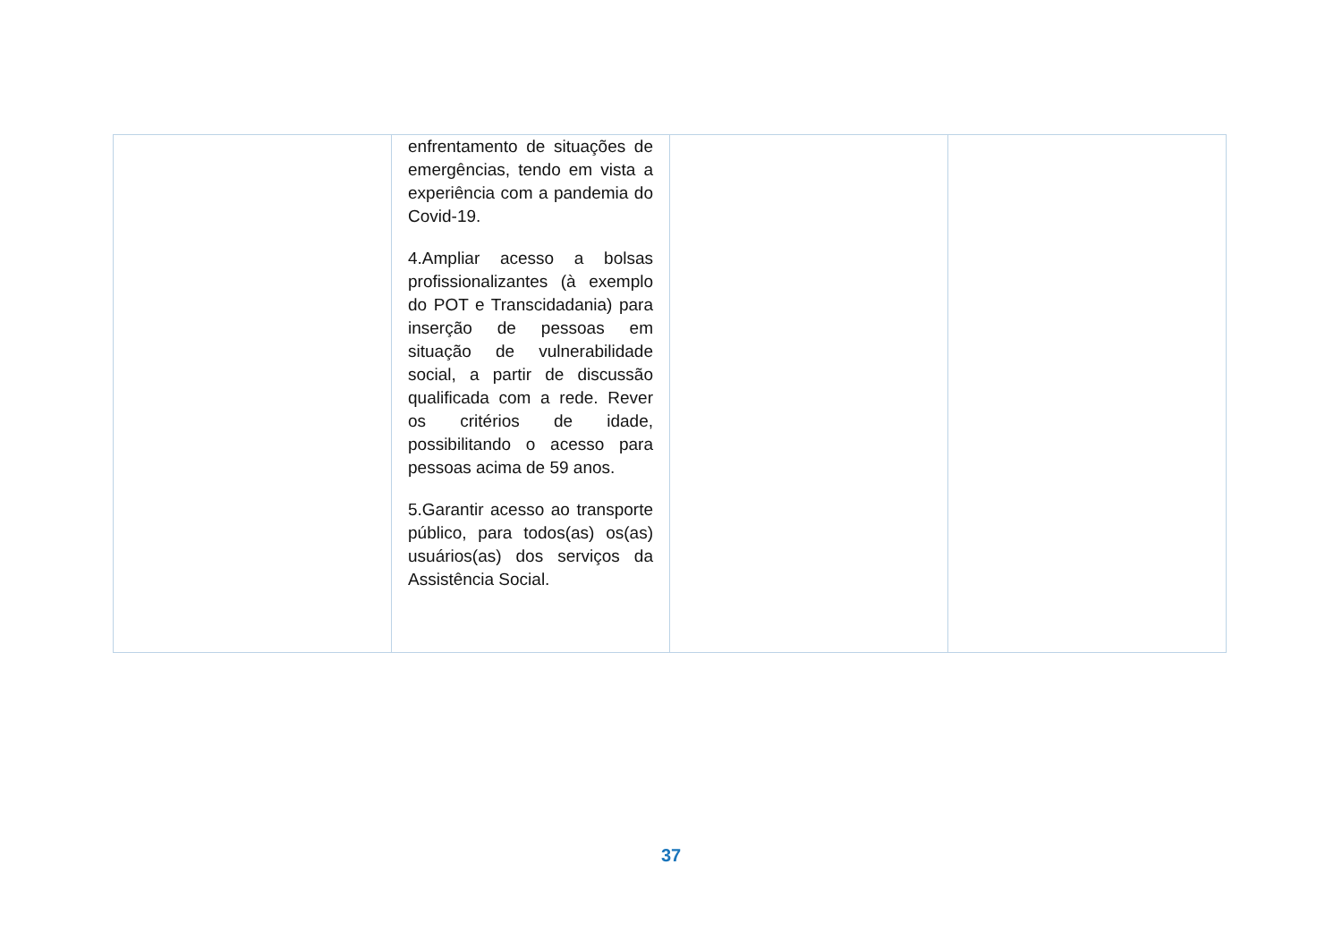| | enfrentamento de situações de emergências, tendo em vista a experiência com a pandemia do Covid-19. 4.Ampliar acesso a bolsas profissionalizantes (à exemplo do POT e Transcidadania) para inserção de pessoas em situação de vulnerabilidade social, a partir de discussão qualificada com a rede. Rever os critérios de idade, possibilitando o acesso para pessoas acima de 59 anos. 5.Garantir acesso ao transporte público, para todos(as) os(as) usuários(as) dos serviços da Assistência Social. | | |
37